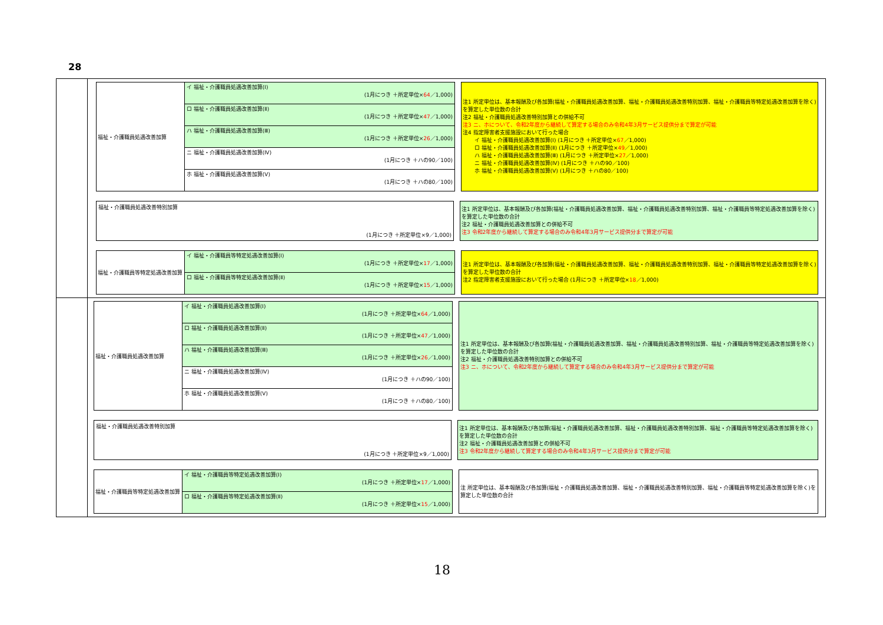28
福祉・介護職員処遇改善加算
イ 福祉・介護職員処遇改善加算(Ⅰ)
(1月につき ＋所定単位×64／1,000)
ロ 福祉・介護職員処遇改善加算(Ⅱ)
(1月につき ＋所定単位×47／1,000)
ハ 福祉・介護職員処遇改善加算(Ⅲ)
(1月につき ＋所定単位×26／1,000)
ニ 福祉・介護職員処遇改善加算(Ⅳ)
(1月につき ＋ハの90／100)
ホ 福祉・介護職員処遇改善加算(Ⅴ)
(1月につき ＋ハの80／100)
注1 所定単位は、基本報酬及び各加算(福祉・介護職員処遇改善加算、福祉・介護職員処遇改善特別加算、福祉・介護職員等特定処遇改善加算を除く)を算定した単位数の合計
注2 福祉・介護職員処遇改善特別加算との併給不可
注3 ニ、ホについて、令和2年度から継続して算定する場合のみ令和4年3月サービス提供分まで算定が可能
注4 指定障害者支援施設において行った場合
イ 福祉・介護職員処遇改善加算(Ⅰ) (1月につき ＋所定単位×67／1,000)
ロ 福祉・介護職員処遇改善加算(Ⅱ) (1月につき ＋所定単位×49／1,000)
ハ 福祉・介護職員処遇改善加算(Ⅲ) (1月につき ＋所定単位×27／1,000)
ニ 福祉・介護職員処遇改善加算(Ⅳ) (1月につき ＋ハの90／100)
ホ 福祉・介護職員処遇改善加算(Ⅴ) (1月につき ＋ハの80／100)
福祉・介護職員処遇改善特別加算
(1月につき ＋所定単位×9／1,000)
注1 所定単位は、基本報酬及び各加算(福祉・介護職員処遇改善加算、福祉・介護職員処遇改善特別加算、福祉・介護職員等特定処遇改善加算を除く)を算定した単位数の合計
注2 福祉・介護職員処遇改善加算との併給不可
注3 令和2年度から継続して算定する場合のみ令和4年3月サービス提供分まで算定が可能
福祉・介護職員等特定処遇改善加算
イ 福祉・介護職員等特定処遇改善加算(Ⅰ)
(1月につき ＋所定単位×17／1,000)
ロ 福祉・介護職員等特定処遇改善加算(Ⅱ)
(1月につき ＋所定単位×15／1,000)
注1 所定単位は、基本報酬及び各加算(福祉・介護職員処遇改善加算、福祉・介護職員処遇改善特別加算、福祉・介護職員等特定処遇改善加算を除く)を算定した単位数の合計
注2 指定障害者支援施設において行った場合 (1月につき ＋所定単位×18／1,000)
福祉・介護職員処遇改善加算
イ 福祉・介護職員処遇改善加算(Ⅰ)
(1月につき ＋所定単位×64／1,000)
ロ 福祉・介護職員処遇改善加算(Ⅱ)
(1月につき ＋所定単位×47／1,000)
ハ 福祉・介護職員処遇改善加算(Ⅲ)
(1月につき ＋所定単位×26／1,000)
ニ 福祉・介護職員処遇改善加算(Ⅳ)
(1月につき ＋ハの90／100)
ホ 福祉・介護職員処遇改善加算(Ⅴ)
(1月につき ＋ハの80／100)
注1 所定単位は、基本報酬及び各加算(福祉・介護職員処遇改善加算、福祉・介護職員処遇改善特別加算、福祉・介護職員等特定処遇改善加算を除く)を算定した単位数の合計
注2 福祉・介護職員処遇改善特別加算との併給不可
注3 ニ、ホについて、令和2年度から継続して算定する場合のみ令和4年3月サービス提供分まで算定が可能
福祉・介護職員処遇改善特別加算
(1月につき ＋所定単位×9／1,000)
注1 所定単位は、基本報酬及び各加算(福祉・介護職員処遇改善加算、福祉・介護職員処遇改善特別加算、福祉・介護職員等特定処遇改善加算を除く)を算定した単位数の合計
注2 福祉・介護職員処遇改善加算との併給不可
注3 令和2年度から継続して算定する場合のみ令和4年3月サービス提供分まで算定が可能
福祉・介護職員等特定処遇改善加算
イ 福祉・介護職員等特定処遇改善加算(Ⅰ)
(1月につき ＋所定単位×17／1,000)
ロ 福祉・介護職員等特定処遇改善加算(Ⅱ)
(1月につき ＋所定単位×15／1,000)
注 所定単位は、基本報酬及び各加算(福祉・介護職員処遇改善加算、福祉・介護職員処遇改善特別加算、福祉・介護職員等特定処遇改善加算を除く)を算定した単位数の合計
18